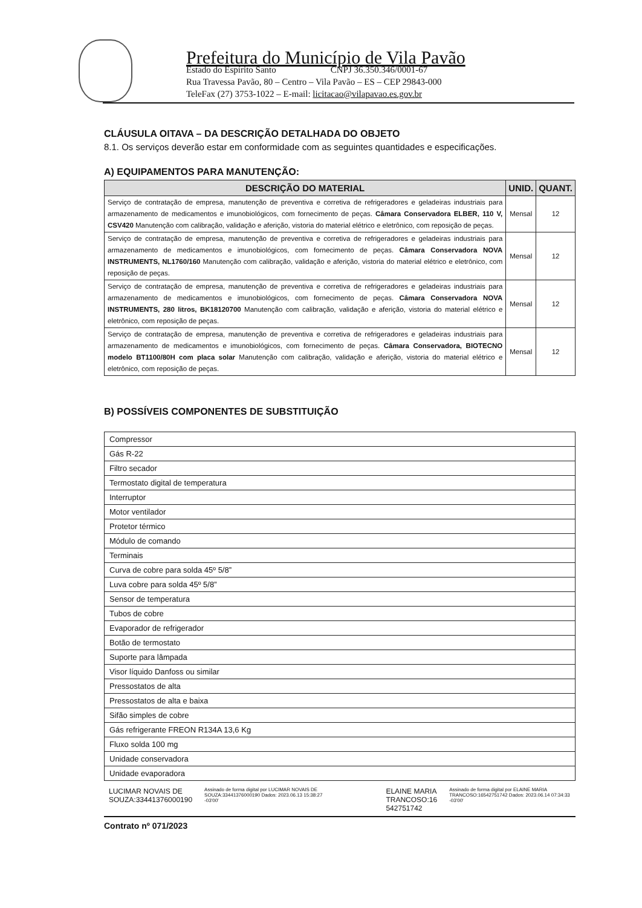Prefeitura do Município de Vila Pavão
Estado do Espírito Santo CNPJ 36.350.346/0001-67
Rua Travessa Pavão, 80 – Centro – Vila Pavão – ES – CEP 29843-000
TeleFax (27) 3753-1022 – E-mail: licitacao@vilapavao.es.gov.br
CLÁUSULA OITAVA – DA DESCRIÇÃO DETALHADA DO OBJETO
8.1. Os serviços deverão estar em conformidade com as seguintes quantidades e especificações.
A) EQUIPAMENTOS PARA MANUTENÇÃO:
| DESCRIÇÃO DO MATERIAL | UNID. | QUANT. |
| --- | --- | --- |
| Serviço de contratação de empresa, manutenção de preventiva e corretiva de refrigeradores e geladeiras industriais para armazenamento de medicamentos e imunobiológicos, com fornecimento de peças. Câmara Conservadora ELBER, 110 V, CSV420 Manutenção com calibração, validação e aferição, vistoria do material elétrico e eletrônico, com reposição de peças. | Mensal | 12 |
| Serviço de contratação de empresa, manutenção de preventiva e corretiva de refrigeradores e geladeiras industriais para armazenamento de medicamentos e imunobiológicos, com fornecimento de peças. Câmara Conservadora NOVA INSTRUMENTS, NL1760/160 Manutenção com calibração, validação e aferição, vistoria do material elétrico e eletrônico, com reposição de peças. | Mensal | 12 |
| Serviço de contratação de empresa, manutenção de preventiva e corretiva de refrigeradores e geladeiras industriais para armazenamento de medicamentos e imunobiológicos, com fornecimento de peças. Câmara Conservadora NOVA INSTRUMENTS, 280 litros, BK18120700 Manutenção com calibração, validação e aferição, vistoria do material elétrico e eletrônico, com reposição de peças. | Mensal | 12 |
| Serviço de contratação de empresa, manutenção de preventiva e corretiva de refrigeradores e geladeiras industriais para armazenamento de medicamentos e imunobiológicos, com fornecimento de peças. Câmara Conservadora, BIOTECNO modelo BT1100/80H com placa solar Manutenção com calibração, validação e aferição, vistoria do material elétrico e eletrônico, com reposição de peças. | Mensal | 12 |
B) POSSÍVEIS COMPONENTES DE SUBSTITUIÇÃO
| Compressor |
| Gás R-22 |
| Filtro secador |
| Termostato digital de temperatura |
| Interruptor |
| Motor ventilador |
| Protetor térmico |
| Módulo de comando |
| Terminais |
| Curva de cobre para solda 45º 5/8” |
| Luva cobre para solda 45º 5/8” |
| Sensor de temperatura |
| Tubos de cobre |
| Evaporador de refrigerador |
| Botão de termostato |
| Suporte para lâmpada |
| Visor líquido Danfoss ou similar |
| Pressostatos de alta |
| Pressostatos de alta e baixa |
| Sifão simples de cobre |
| Gás refrigerante FREON R134A 13,6 Kg |
| Fluxo solda 100 mg |
| Unidade conservadora |
| Unidade evaporadora |
LUCIMAR NOVAIS DE
SOUZA:33441376000190
Assinado de forma digital por LUCIMAR NOVAIS DE SOUZA:33441376000190 Dados: 2023.06.13 15:38:27 -03'00'
ELAINE MARIA
TRANCOSO:16
542751742
Assinado de forma digital por ELAINE MARIA TRANCOSO:16542751742 Dados: 2023.06.14 07:34:33 -03'00'
Contrato nº 071/2023